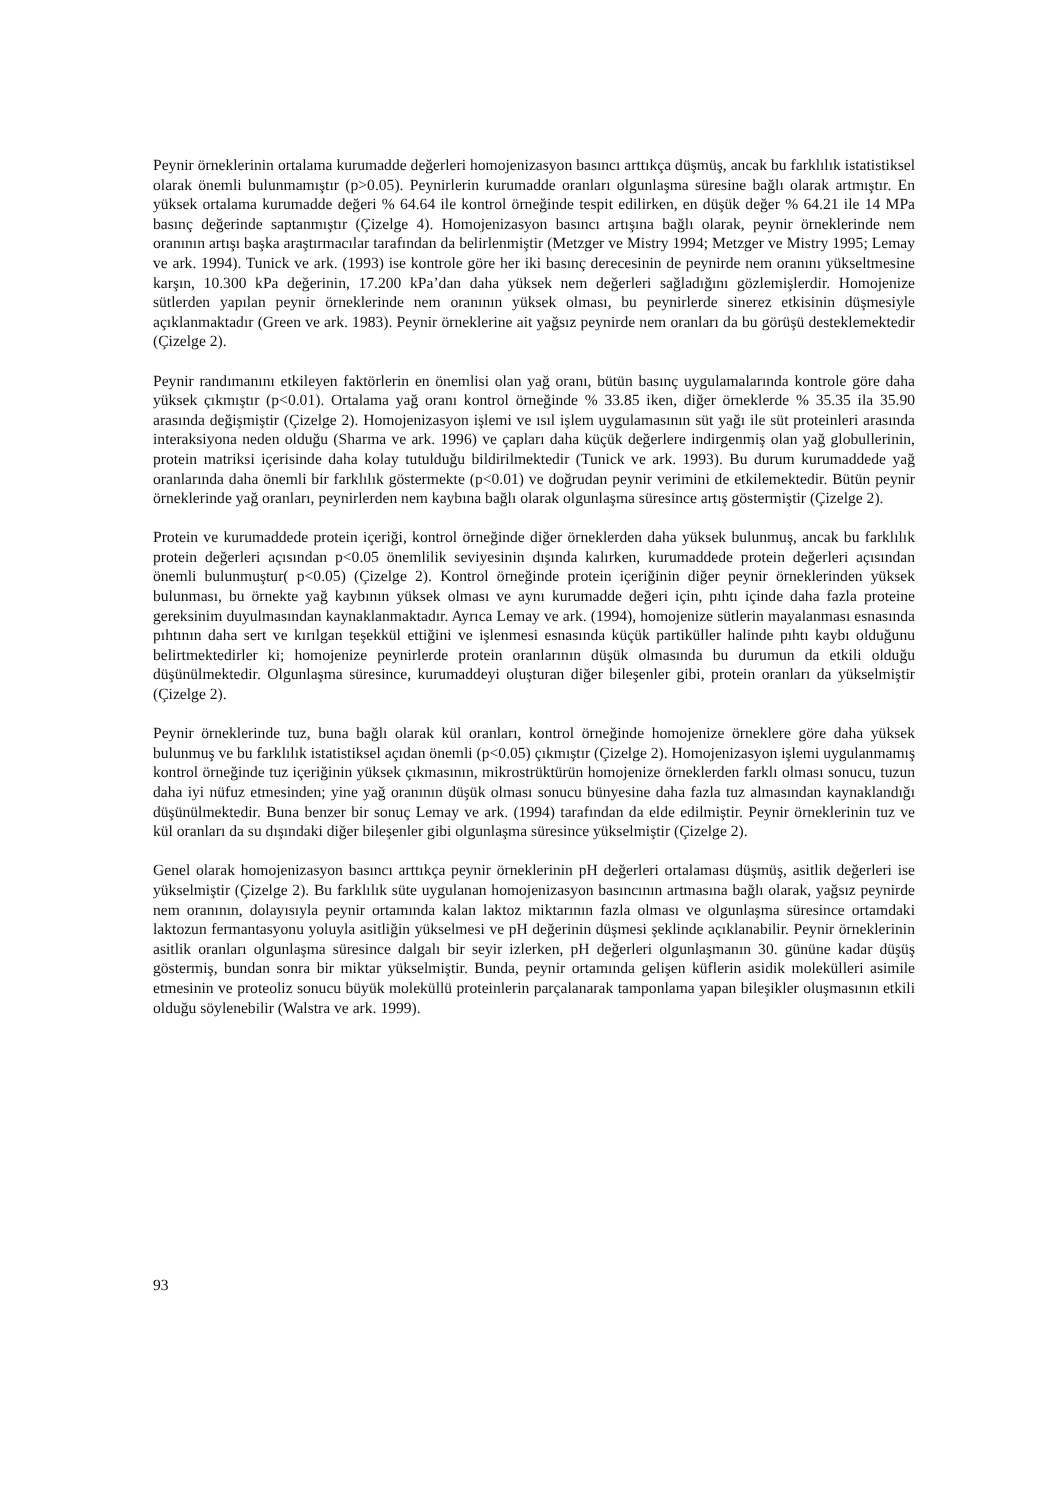Peynir örneklerinin ortalama kurumadde değerleri homojenizasyon basıncı arttıkça düşmüş, ancak bu farklılık istatistiksel olarak önemli bulunmamıştır (p>0.05). Peynirlerin kurumadde oranları olgunlaşma süresine bağlı olarak artmıştır. En yüksek ortalama kurumadde değeri % 64.64 ile kontrol örneğinde tespit edilirken, en düşük değer % 64.21 ile 14 MPa basınç değerinde saptanmıştır (Çizelge 4). Homojenizasyon basıncı artışına bağlı olarak, peynir örneklerinde nem oranının artışı başka araştırmacılar tarafından da belirlenmiştir (Metzger ve Mistry 1994; Metzger ve Mistry 1995; Lemay ve ark. 1994). Tunick ve ark. (1993) ise kontrole göre her iki basınç derecesinin de peynirde nem oranını yükseltmesine karşın, 10.300 kPa değerinin, 17.200 kPa’dan daha yüksek nem değerleri sağladığını gözlemişlerdir. Homojenize sütlerden yapılan peynir örneklerinde nem oranının yüksek olması, bu peynirlerde sinerez etkisinin düşmesiyle açıklanmaktadır (Green ve ark. 1983). Peynir örneklerine ait yağsız peynirde nem oranları da bu görüşü desteklemektedir (Çizelge 2).
Peynir randımanını etkileyen faktörlerin en önemlisi olan yağ oranı, bütün basınç uygulamalarında kontrole göre daha yüksek çıkmıştır (p<0.01). Ortalama yağ oranı kontrol örneğinde % 33.85 iken, diğer örneklerde % 35.35 ila 35.90 arasında değişmiştir (Çizelge 2). Homojenizasyon işlemi ve ısıl işlem uygulamasının süt yağı ile süt proteinleri arasında interaksiyona neden olduğu (Sharma ve ark. 1996) ve çapları daha küçük değerlere indirgenmiş olan yağ globullerinin, protein matriksi içerisinde daha kolay tutulduğu bildirilmektedir (Tunick ve ark. 1993). Bu durum kurumaddede yağ oranlarında daha önemli bir farklılık göstermekte (p<0.01) ve doğrudan peynir verimini de etkilemektedir. Bütün peynir örneklerinde yağ oranları, peynirlerden nem kaybına bağlı olarak olgunlaşma süresince artış göstermiştir (Çizelge 2).
Protein ve kurumaddede protein içeriği, kontrol örneğinde diğer örneklerden daha yüksek bulunmuş, ancak bu farklılık protein değerleri açısından p<0.05 önemlilik seviyesinin dışında kalırken, kurumaddede protein değerleri açısından önemli bulunmuştur( p<0.05) (Çizelge 2). Kontrol örneğinde protein içeriğinin diğer peynir örneklerinden yüksek bulunması, bu örnekte yağ kaybının yüksek olması ve aynı kurumadde değeri için, pıhtı içinde daha fazla proteine gereksinim duyulmasından kaynaklanmaktadır. Ayrıca Lemay ve ark. (1994), homojenize sütlerin mayalanması esnasında pıhtının daha sert ve kırılgan teşekkül ettiğini ve işlenmesi esnasında küçük partiküller halinde pıhtı kaybı olduğunu belirtmektedirler ki; homojenize peynirlerde protein oranlarının düşük olmasında bu durumun da etkili olduğu düşünülmektedir. Olgunlaşma süresince, kurumaddeyi oluşturan diğer bileşenler gibi, protein oranları da yükselmiştir (Çizelge 2).
Peynir örneklerinde tuz, buna bağlı olarak kül oranları, kontrol örneğinde homojenize örneklere göre daha yüksek bulunmuş ve bu farklılık istatistiksel açıdan önemli (p<0.05) çıkmıştır (Çizelge 2). Homojenizasyon işlemi uygulanmamış kontrol örneğinde tuz içeriğinin yüksek çıkmasının, mikrostrüktürün homojenize örneklerden farklı olması sonucu, tuzun daha iyi nüfuz etmesinden; yine yağ oranının düşük olması sonucu bünyesine daha fazla tuz almasından kaynaklandığı düşünülmektedir. Buna benzer bir sonuç Lemay ve ark. (1994) tarafından da elde edilmiştir. Peynir örneklerinin tuz ve kül oranları da su dışındaki diğer bileşenler gibi olgunlaşma süresince yükselmiştir (Çizelge 2).
Genel olarak homojenizasyon basıncı arttıkça peynir örneklerinin pH değerleri ortalaması düşmüş, asitlik değerleri ise yükselmiştir (Çizelge 2). Bu farklılık süte uygulanan homojenizasyon basıncının artmasına bağlı olarak, yağsız peynirde nem oranının, dolayısıyla peynir ortamında kalan laktoz miktarının fazla olması ve olgunlaşma süresince ortamdaki laktozun fermantasyonu yoluyla asitliğin yükselmesi ve pH değerinin düşmesi şeklinde açıklanabilir. Peynir örneklerinin asitlik oranları olgunlaşma süresince dalgalı bir seyir izlerken, pH değerleri olgunlaşmanın 30. gününe kadar düşüş göstermiş, bundan sonra bir miktar yükselmiştir. Bunda, peynir ortamında gelişen küflerin asidik molekülleri asimile etmesinin ve proteoliz sonucu büyük moleküllü proteinlerin parçalanarak tamponlama yapan bileşikler oluşmasının etkili olduğu söylenebilir (Walstra ve ark. 1999).
93